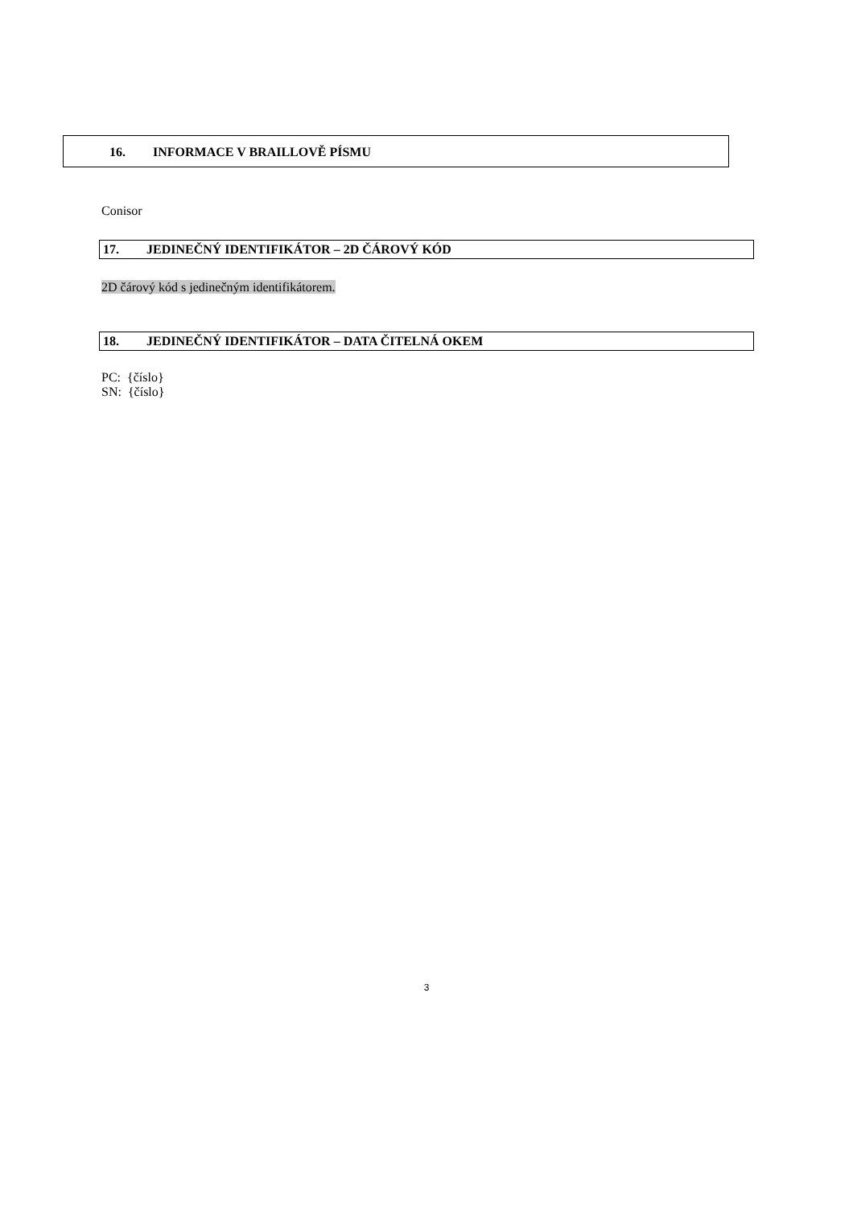16. INFORMACE V BRAILLOVĚ PÍSMU
Conisor
17. JEDINEČNÝ IDENTIFIKÁTOR – 2D ČÁROVÝ KÓD
2D čárový kód s jedinečným identifikátorem.
18. JEDINEČNÝ IDENTIFIKÁTOR – DATA ČITELNÁ OKEM
PC: {číslo}
SN: {číslo}
3